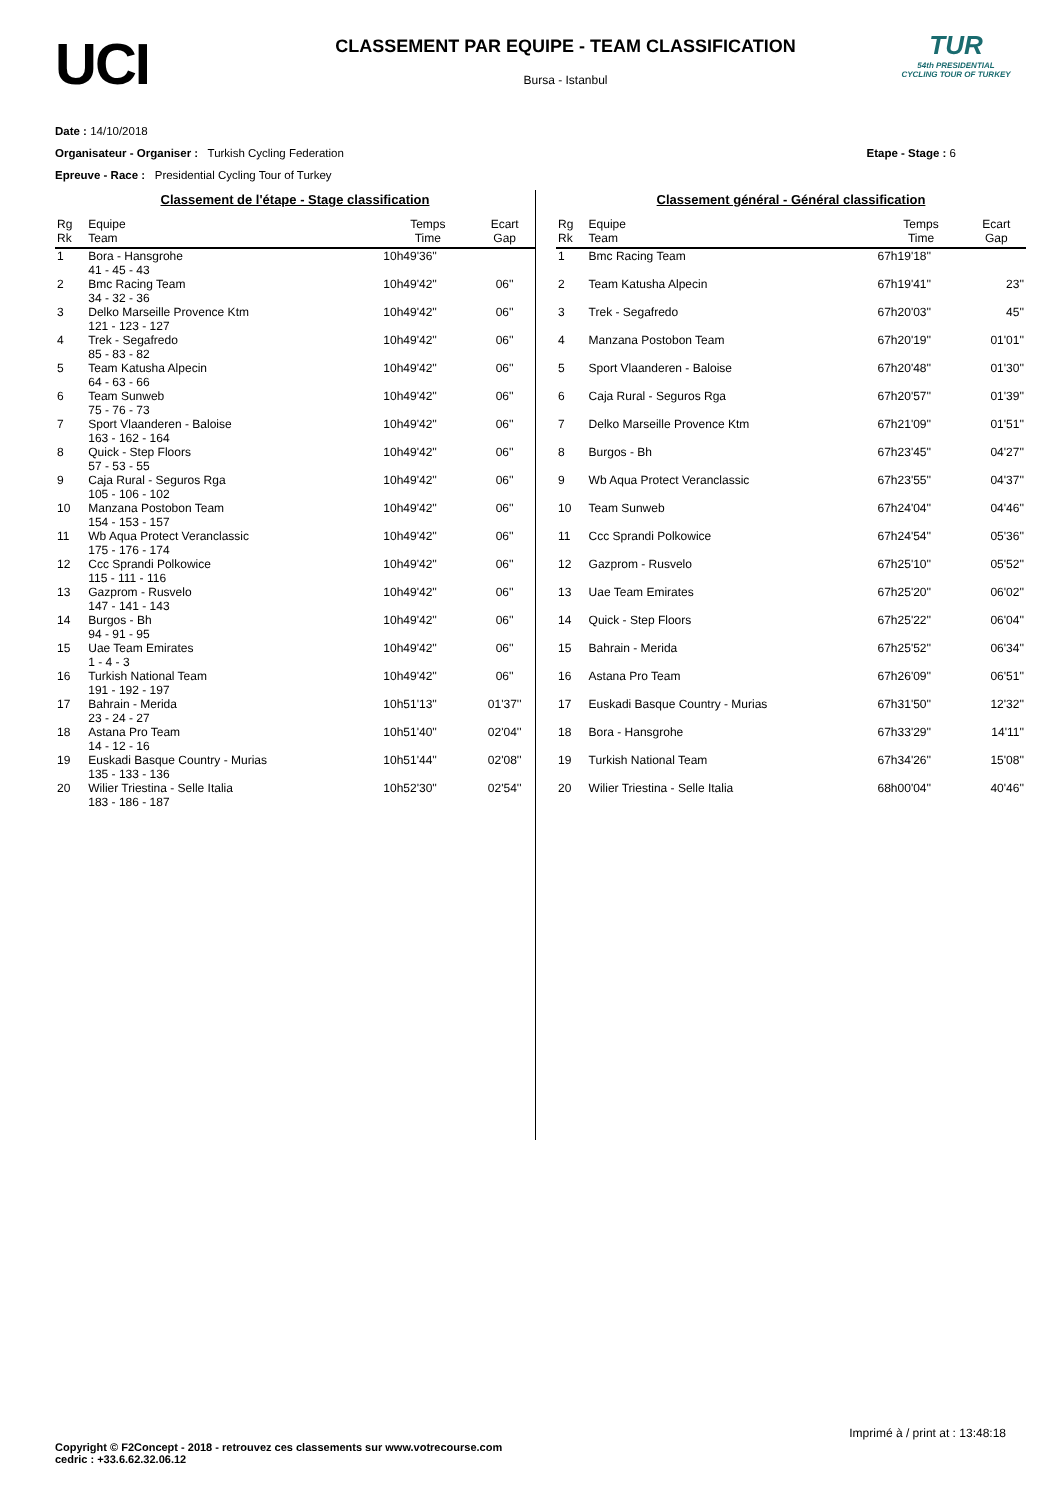UCI
CLASSEMENT PAR EQUIPE - TEAM CLASSIFICATION
Bursa - Istanbul
TUR
54th PRESIDENTIAL CYCLING TOUR OF TURKEY
Date : 14/10/2018
Organisateur - Organiser : Turkish Cycling Federation
Epreuve - Race : Presidential Cycling Tour of Turkey
Etape - Stage : 6
Classement de l'étape - Stage classification
| Rg Rk | Equipe Team | Temps Time | Ecart Gap |
| --- | --- | --- | --- |
| 1 | Bora - Hansgrohe 41 - 45 - 43 | 10h49'36'' | |
| 2 | Bmc Racing Team 34 - 32 - 36 | 10h49'42'' | 06'' |
| 3 | Delko Marseille Provence Ktm 121 - 123 - 127 | 10h49'42'' | 06'' |
| 4 | Trek - Segafredo 85 - 83 - 82 | 10h49'42'' | 06'' |
| 5 | Team Katusha Alpecin 64 - 63 - 66 | 10h49'42'' | 06'' |
| 6 | Team Sunweb 75 - 76 - 73 | 10h49'42'' | 06'' |
| 7 | Sport Vlaanderen - Baloise 163 - 162 - 164 | 10h49'42'' | 06'' |
| 8 | Quick - Step Floors 57 - 53 - 55 | 10h49'42'' | 06'' |
| 9 | Caja Rural - Seguros Rga 105 - 106 - 102 | 10h49'42'' | 06'' |
| 10 | Manzana Postobon Team 154 - 153 - 157 | 10h49'42'' | 06'' |
| 11 | Wb Aqua Protect Veranclassic 175 - 176 - 174 | 10h49'42'' | 06'' |
| 12 | Ccc Sprandi Polkowice 115 - 111 - 116 | 10h49'42'' | 06'' |
| 13 | Gazprom - Rusvelo 147 - 141 - 143 | 10h49'42'' | 06'' |
| 14 | Burgos - Bh 94 - 91 - 95 | 10h49'42'' | 06'' |
| 15 | Uae Team Emirates 1 - 4 - 3 | 10h49'42'' | 06'' |
| 16 | Turkish National Team 191 - 192 - 197 | 10h49'42'' | 06'' |
| 17 | Bahrain - Merida 23 - 24 - 27 | 10h51'13'' | 01'37'' |
| 18 | Astana Pro Team 14 - 12 - 16 | 10h51'40'' | 02'04'' |
| 19 | Euskadi Basque Country - Murias 135 - 133 - 136 | 10h51'44'' | 02'08'' |
| 20 | Wilier Triestina - Selle Italia 183 - 186 - 187 | 10h52'30'' | 02'54'' |
Classement général - Général classification
| Rg Rk | Equipe Team | Temps Time | Ecart Gap |
| --- | --- | --- | --- |
| 1 | Bmc Racing Team | 67h19'18'' | |
| 2 | Team Katusha Alpecin | 67h19'41'' | 23'' |
| 3 | Trek - Segafredo | 67h20'03'' | 45'' |
| 4 | Manzana Postobon Team | 67h20'19'' | 01'01'' |
| 5 | Sport Vlaanderen - Baloise | 67h20'48'' | 01'30'' |
| 6 | Caja Rural - Seguros Rga | 67h20'57'' | 01'39'' |
| 7 | Delko Marseille Provence Ktm | 67h21'09'' | 01'51'' |
| 8 | Burgos - Bh | 67h23'45'' | 04'27'' |
| 9 | Wb Aqua Protect Veranclassic | 67h23'55'' | 04'37'' |
| 10 | Team Sunweb | 67h24'04'' | 04'46'' |
| 11 | Ccc Sprandi Polkowice | 67h24'54'' | 05'36'' |
| 12 | Gazprom - Rusvelo | 67h25'10'' | 05'52'' |
| 13 | Uae Team Emirates | 67h25'20'' | 06'02'' |
| 14 | Quick - Step Floors | 67h25'22'' | 06'04'' |
| 15 | Bahrain - Merida | 67h25'52'' | 06'34'' |
| 16 | Astana Pro Team | 67h26'09'' | 06'51'' |
| 17 | Euskadi Basque Country - Murias | 67h31'50'' | 12'32'' |
| 18 | Bora - Hansgrohe | 67h33'29'' | 14'11'' |
| 19 | Turkish National Team | 67h34'26'' | 15'08'' |
| 20 | Wilier Triestina - Selle Italia | 68h00'04'' | 40'46'' |
Imprimé à / print at : 13:48:18
Copyright © F2Concept - 2018 - retrouvez ces classements sur www.votrecourse.com
cedric : +33.6.62.32.06.12